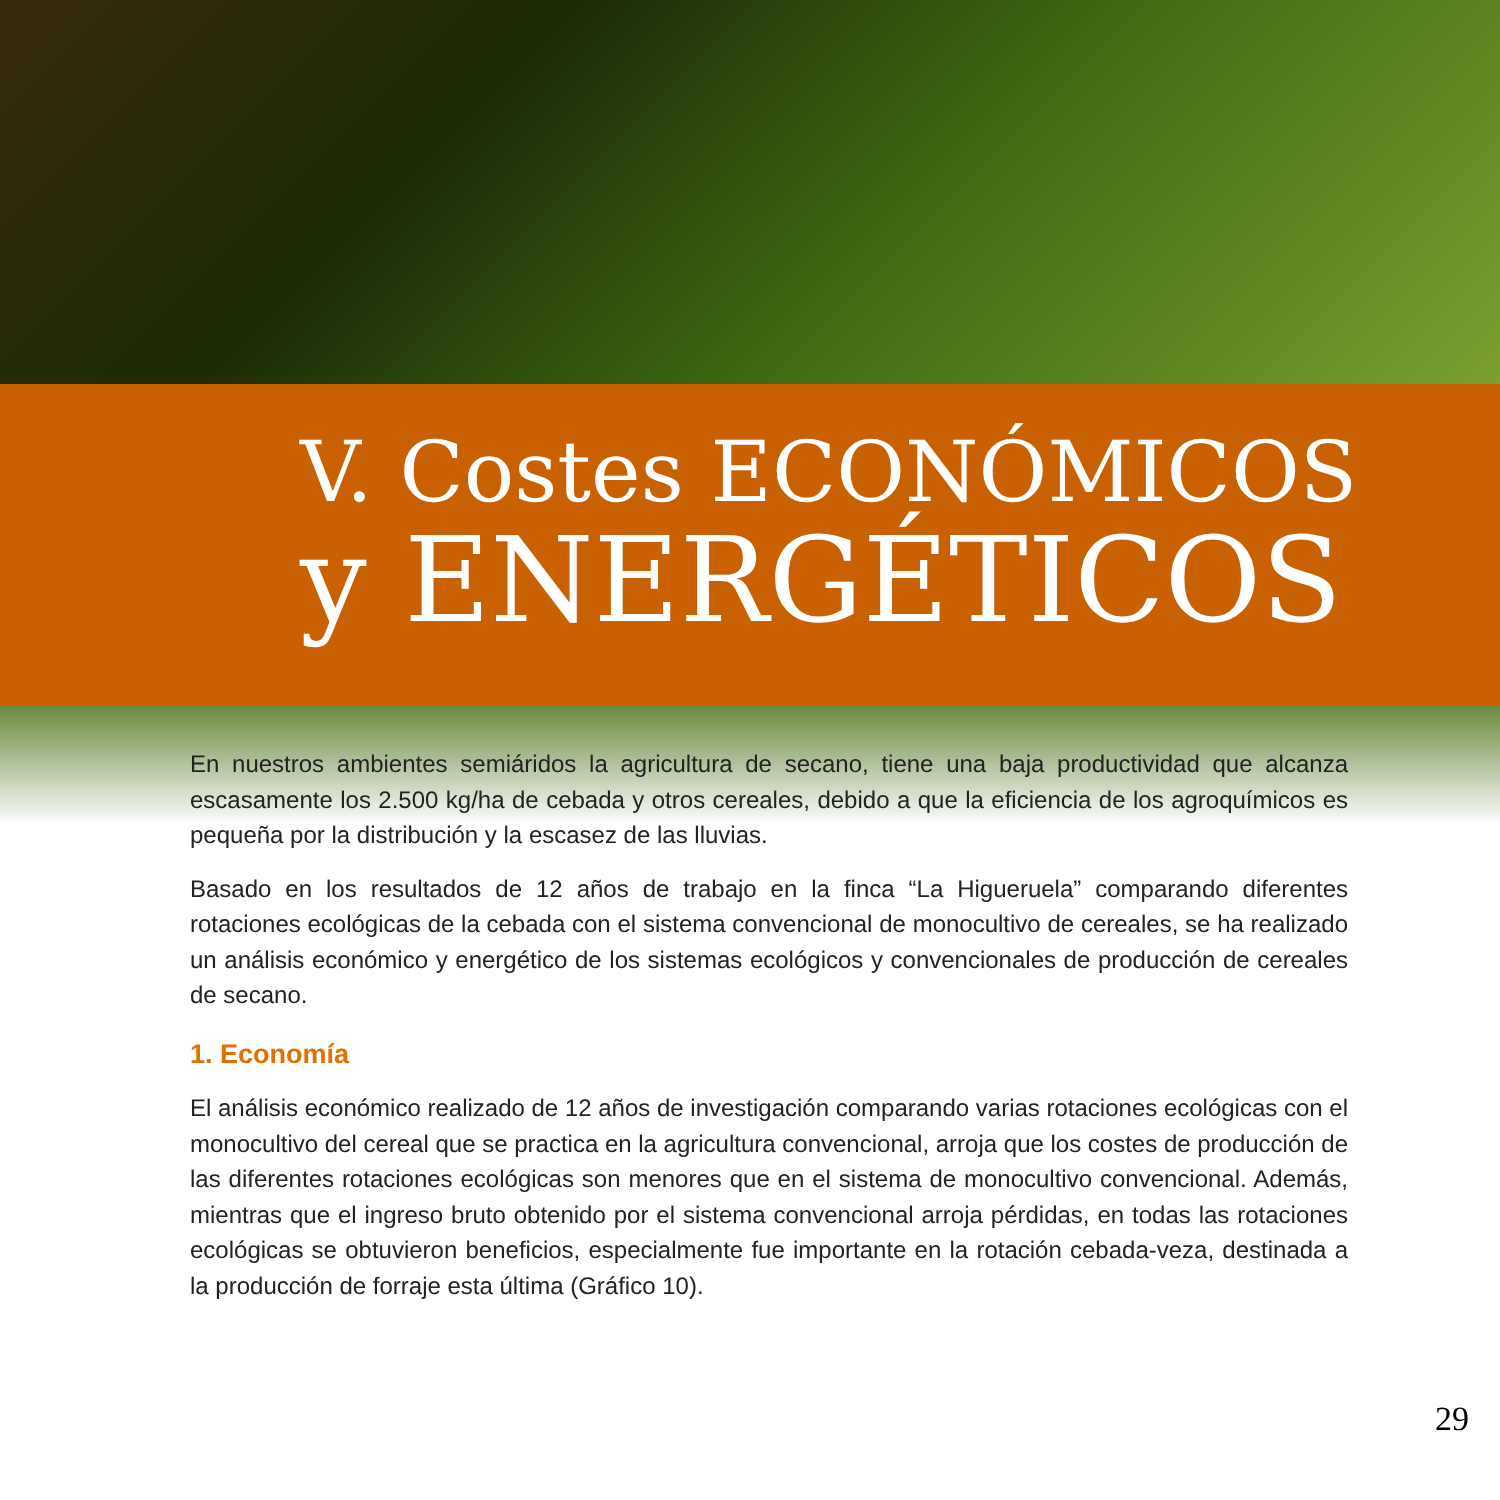V. Costes ECONÓMICOS
y ENERGÉTICOS
En nuestros ambientes semiáridos la agricultura de secano, tiene una baja productividad que alcanza escasamente los 2.500 kg/ha de cebada y otros cereales, debido a que la eficiencia de los agroquímicos es pequeña por la distribución y la escasez de las lluvias.
Basado en los resultados de 12 años de trabajo en la finca “La Higueruela” comparando diferentes rotaciones ecológicas de la cebada con el sistema convencional de monocultivo de cereales, se ha realizado un análisis económico y energético de los sistemas ecológicos y convencionales de producción de cereales de secano.
1. Economía
El análisis económico realizado de 12 años de investigación comparando varias rotaciones ecológicas con el monocultivo del cereal que se practica en la agricultura convencional, arroja que los costes de producción de las diferentes rotaciones ecológicas son menores que en el sistema de monocultivo convencional. Además, mientras que el ingreso bruto obtenido por el sistema convencional arroja pérdidas, en todas las rotaciones ecológicas se obtuvieron beneficios, especialmente fue importante en la rotación cebada-veza, destinada a la producción de forraje esta última (Gráfico 10).
29